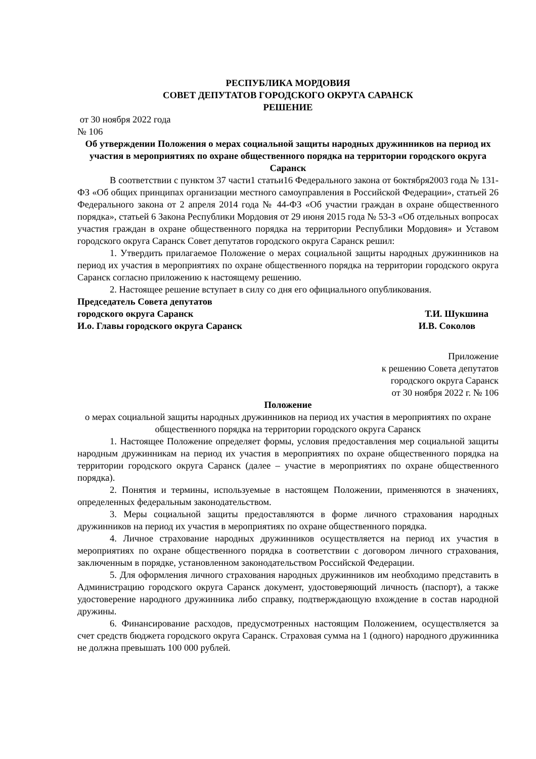РЕСПУБЛИКА МОРДОВИЯ
СОВЕТ ДЕПУТАТОВ ГОРОДСКОГО ОКРУГА САРАНСК
РЕШЕНИЕ
от 30 ноября 2022 года
№ 106
Об утверждении Положения о мерах социальной защиты народных дружинников на период их участия в мероприятиях по охране общественного порядка на территории городского округа Саранск
В соответствии с пунктом 37 части1 статьи16 Федерального закона от 6октября2003 года № 131-ФЗ «Об общих принципах организации местного самоуправления в Российской Федерации», статьей 26 Федерального закона от 2 апреля 2014 года № 44-ФЗ «Об участии граждан в охране общественного порядка», статьей 6 Закона Республики Мордовия от 29 июня 2015 года № 53-З «Об отдельных вопросах участия граждан в охране общественного порядка на территории Республики Мордовия» и Уставом городского округа Саранск Совет депутатов городского округа Саранск решил:
1. Утвердить прилагаемое Положение о мерах социальной защиты народных дружинников на период их участия в мероприятиях по охране общественного порядка на территории городского округа Саранск согласно приложению к настоящему решению.
2. Настоящее решение вступает в силу со дня его официального опубликования.
Председатель Совета депутатов
городского округа Саранск Т.И. Шукшина
И.о. Главы городского округа Саранск И.В. Соколов
Приложение
к решению Совета депутатов
городского округа Саранск
от 30 ноября 2022 г. № 106
Положение
о мерах социальной защиты народных дружинников на период их участия в мероприятиях по охране общественного порядка на территории городского округа Саранск
1. Настоящее Положение определяет формы, условия предоставления мер социальной защиты народным дружинникам на период их участия в мероприятиях по охране общественного порядка на территории городского округа Саранск (далее – участие в мероприятиях по охране общественного порядка).
2. Понятия и термины, используемые в настоящем Положении, применяются в значениях, определенных федеральным законодательством.
3. Меры социальной защиты предоставляются в форме личного страхования народных дружинников на период их участия в мероприятиях по охране общественного порядка.
4. Личное страхование народных дружинников осуществляется на период их участия в мероприятиях по охране общественного порядка в соответствии с договором личного страхования, заключенным в порядке, установленном законодательством Российской Федерации.
5. Для оформления личного страхования народных дружинников им необходимо представить в Администрацию городского округа Саранск документ, удостоверяющий личность (паспорт), а также удостоверение народного дружинника либо справку, подтверждающую вхождение в состав народной дружины.
6. Финансирование расходов, предусмотренных настоящим Положением, осуществляется за счет средств бюджета городского округа Саранск. Страховая сумма на 1 (одного) народного дружинника не должна превышать 100 000 рублей.